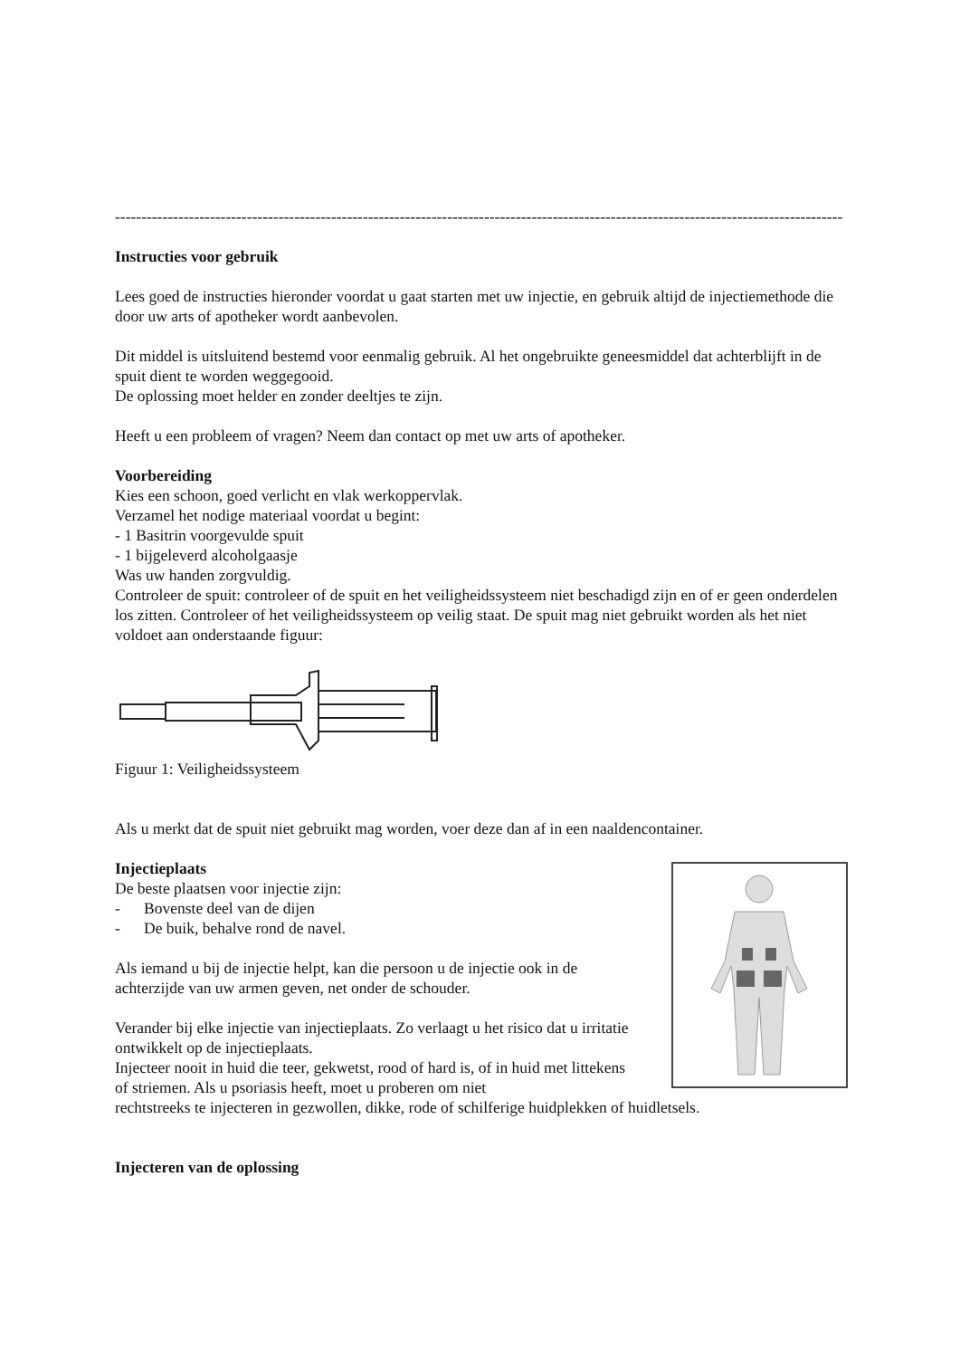------------------------------------------------------------------------------------------------------------------------------------------
Instructies voor gebruik
Lees goed de instructies hieronder voordat u gaat starten met uw injectie, en gebruik altijd de injectiemethode die door uw arts of apotheker wordt aanbevolen.
Dit middel is uitsluitend bestemd voor eenmalig gebruik. Al het ongebruikte geneesmiddel dat achterblijft in de spuit dient te worden weggegooid.
De oplossing moet helder en zonder deeltjes te zijn.
Heeft u een probleem of vragen? Neem dan contact op met uw arts of apotheker.
Voorbereiding
Kies een schoon, goed verlicht en vlak werkoppervlak.
Verzamel het nodige materiaal voordat u begint:
- 1 Basitrin voorgevulde spuit
- 1 bijgeleverd alcoholgaasje
Was uw handen zorgvuldig.
Controleer de spuit: controleer of de spuit en het veiligheidssysteem niet beschadigd zijn en of er geen onderdelen los zitten. Controleer of het veiligheidssysteem op veilig staat. De spuit mag niet gebruikt worden als het niet voldoet aan onderstaande figuur:
Figuur 1: Veiligheidssysteem
Als u merkt dat de spuit niet gebruikt mag worden, voer deze dan af in een naaldencontainer.
Injectieplaats
De beste plaatsen voor injectie zijn:
- Bovenste deel van de dijen
- De buik, behalve rond de navel.
Als iemand u bij de injectie helpt, kan die persoon u de injectie ook in de achterzijde van uw armen geven, net onder de schouder.
Verander bij elke injectie van injectieplaats. Zo verlaagt u het risico dat u irritatie ontwikkelt op de injectieplaats.
Injecteer nooit in huid die teer, gekwetst, rood of hard is, of in huid met littekens of striemen. Als u psoriasis heeft, moet u proberen om niet
rechtstreeks te injecteren in gezwollen, dikke, rode of schilferige huidplekken of huidletsels.
Injecteren van de oplossing